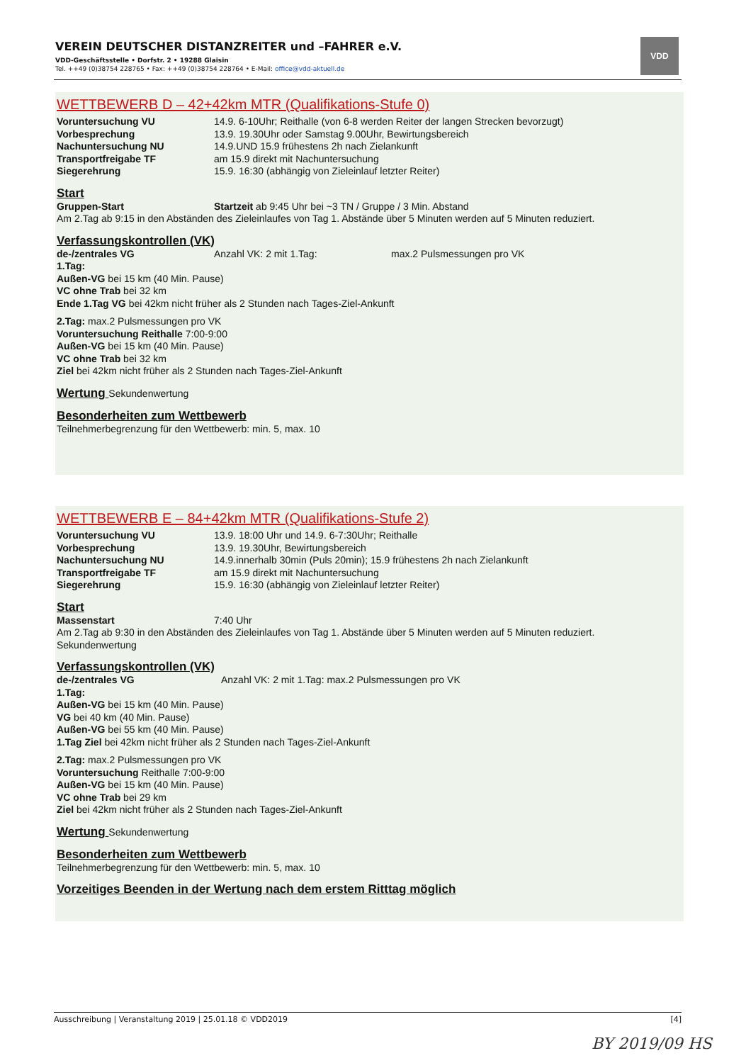VEREIN DEUTSCHER DISTANZREITER und –FAHRER e.V.
VDD-Geschäftsstelle • Dorfstr. 2 • 19288 Glaisin
Tel. ++49 (0)38754 228765 • Fax: ++49 (0)38754 228764 • E-Mail: office@vdd-aktuell.de
VDD
WETTBEWERB D – 42+42km MTR (Qualifikations-Stufe 0)
Voruntersuchung VU 14.9. 6-10Uhr; Reithalle (von 6-8 werden Reiter der langen Strecken bevorzugt)
Vorbesprechung 13.9. 19.30Uhr oder Samstag 9.00Uhr, Bewirtungsbereich
Nachuntersuchung NU 14.9.UND 15.9 frühestens 2h nach Zielankunft
Transportfreigabe TF am 15.9 direkt mit Nachuntersuchung
Siegerehrung 15.9. 16:30 (abhängig von Zieleinlauf letzter Reiter)
Start
Gruppen-Start Startzeit ab 9:45 Uhr bei ~3 TN / Gruppe / 3 Min. Abstand
Am 2.Tag ab 9:15 in den Abständen des Zieleinlaufes von Tag 1. Abstände über 5 Minuten werden auf 5 Minuten reduziert.
Verfassungskontrollen (VK)
de-/zentrales VG Anzahl VK: 2 mit 1.Tag: max.2 Pulsmessungen pro VK
1.Tag:
Außen-VG bei 15 km (40 Min. Pause)
VC ohne Trab bei 32 km
Ende 1.Tag VG bei 42km nicht früher als 2 Stunden nach Tages-Ziel-Ankunft
2.Tag: max.2 Pulsmessungen pro VK
Voruntersuchung Reithalle 7:00-9:00
Außen-VG bei 15 km (40 Min. Pause)
VC ohne Trab bei 32 km
Ziel bei 42km nicht früher als 2 Stunden nach Tages-Ziel-Ankunft
Wertung Sekundenwertung
Besonderheiten zum Wettbewerb
Teilnehmerbegrenzung für den Wettbewerb: min. 5, max. 10
WETTBEWERB E – 84+42km MTR (Qualifikations-Stufe 2)
Voruntersuchung VU 13.9. 18:00 Uhr und 14.9. 6-7:30Uhr; Reithalle
Vorbesprechung 13.9. 19.30Uhr, Bewirtungsbereich
Nachuntersuchung NU 14.9.innerhalb 30min (Puls 20min); 15.9 frühestens 2h nach Zielankunft
Transportfreigabe TF am 15.9 direkt mit Nachuntersuchung
Siegerehrung 15.9. 16:30 (abhängig von Zieleinlauf letzter Reiter)
Start
Massenstart 7:40 Uhr
Am 2.Tag ab 9:30 in den Abständen des Zieleinlaufes von Tag 1. Abstände über 5 Minuten werden auf 5 Minuten reduziert.
Sekundenwertung
Verfassungskontrollen (VK)
de-/zentrales VG Anzahl VK: 2 mit 1.Tag: max.2 Pulsmessungen pro VK
1.Tag:
Außen-VG bei 15 km (40 Min. Pause)
VG bei 40 km (40 Min. Pause)
Außen-VG bei 55 km (40 Min. Pause)
1.Tag Ziel bei 42km nicht früher als 2 Stunden nach Tages-Ziel-Ankunft
2.Tag: max.2 Pulsmessungen pro VK
Voruntersuchung Reithalle 7:00-9:00
Außen-VG bei 15 km (40 Min. Pause)
VC ohne Trab bei 29 km
Ziel bei 42km nicht früher als 2 Stunden nach Tages-Ziel-Ankunft
Wertung Sekundenwertung
Besonderheiten zum Wettbewerb
Teilnehmerbegrenzung für den Wettbewerb: min. 5, max. 10
Vorzeitiges Beenden in der Wertung nach dem erstem Ritttag möglich
Ausschreibung | Veranstaltung 2019 | 25.01.18 © VDD2019 [4]
BY 2019/09 HS